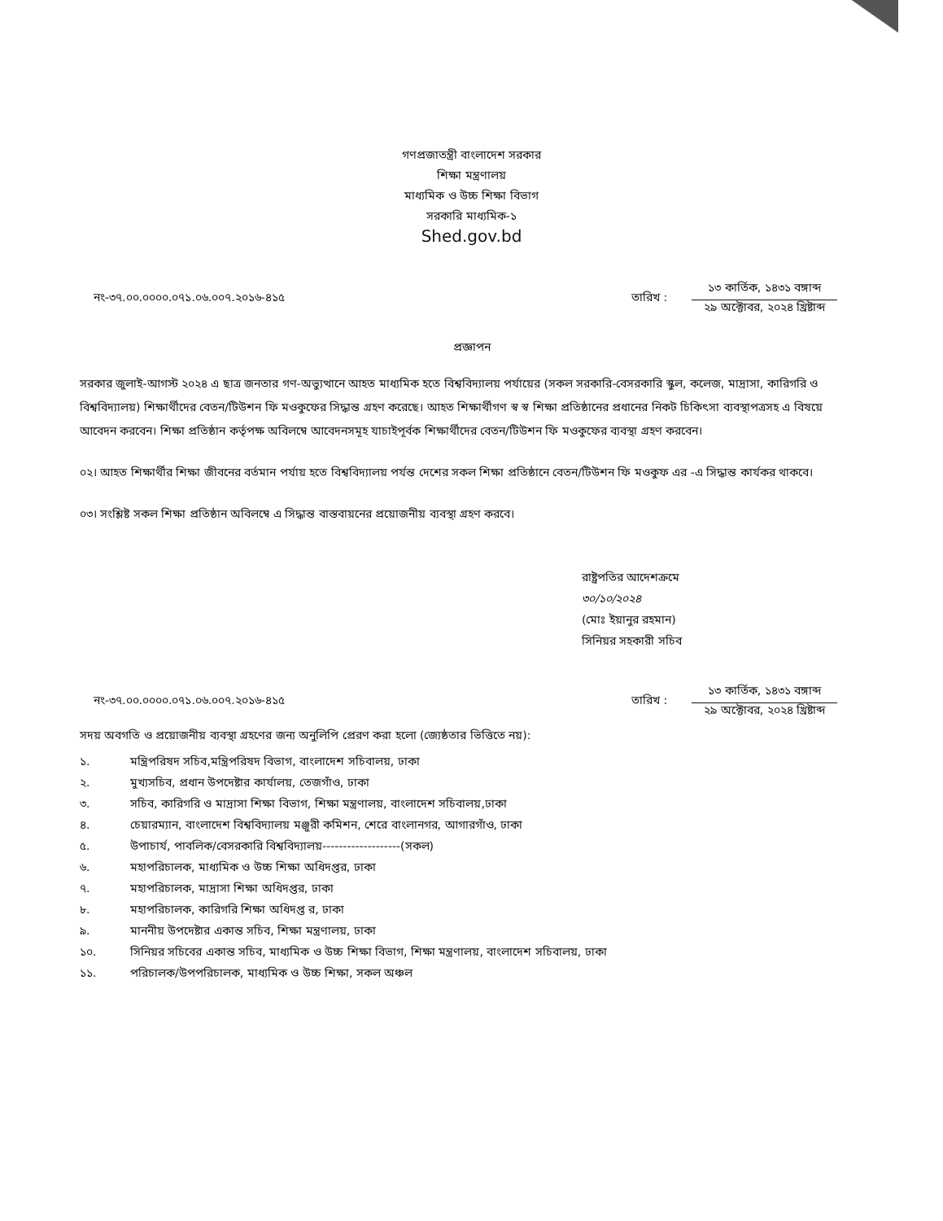গণপ্রজাতন্ত্রী বাংলাদেশ সরকার
শিক্ষা মন্ত্রণালয়
মাধ্যমিক ও উচ্চ শিক্ষা বিভাগ
সরকারি মাধ্যমিক-১
Shed.gov.bd
নং-৩৭.০০.০০০০.০৭১.০৬.০০৭.২০১৬-৪১৫
তারিখ :
১৩ কার্তিক, ১৪৩১ বঙ্গাব্দ
২৯ অক্টোবর, ২০২৪ খ্রিষ্টাব্দ
প্রজ্ঞাপন
সরকার জুলাই-আগস্ট ২০২৪ এ ছাত্র জনতার গণ-অভ্যুত্থানে আহত মাধ্যমিক হতে বিশ্ববিদ্যালয় পর্যায়ের (সকল সরকারি-বেসরকারি স্কুল, কলেজ, মাদ্রাসা, কারিগরি ও বিশ্ববিদ্যালয়) শিক্ষার্থীদের বেতন/টিউশন ফি মওকুফের সিদ্ধান্ত গ্রহণ করেছে। আহত শিক্ষার্থীগণ স্ব স্ব শিক্ষা প্রতিষ্ঠানের প্রধানের নিকট চিকিৎসা ব্যবস্থাপত্রসহ এ বিষয়ে আবেদন করবেন। শিক্ষা প্রতিষ্ঠান কর্তৃপক্ষ অবিলম্বে আবেদনসমূহ যাচাইপূর্বক শিক্ষার্থীদের বেতন/টিউশন ফি মওকুফের ব্যবস্থা গ্রহণ করবেন।
০২। আহত শিক্ষার্থীর শিক্ষা জীবনের বর্তমান পর্যায় হতে বিশ্ববিদ্যালয় পর্যন্ত দেশের সকল শিক্ষা প্রতিষ্ঠানে বেতন/টিউশন ফি মওকুফ এর -এ সিদ্ধান্ত কার্যকর থাকবে।
০৩। সংশ্লিষ্ট সকল শিক্ষা প্রতিষ্ঠান অবিলম্বে এ সিদ্ধান্ত বাস্তবায়নের প্রয়োজনীয় ব্যবস্থা গ্রহণ করবে।
রাষ্ট্রপতির আদেশক্রমে
৩০/১০/২০২৪
(মোঃ ইয়ানুর রহমান)
সিনিয়র সহকারী সচিব
নং-৩৭.০০.০০০০.০৭১.০৬.০০৭.২০১৬-৪১৫
তারিখ :
১৩ কার্তিক, ১৪৩১ বঙ্গাব্দ
২৯ অক্টোবর, ২০২৪ খ্রিষ্টাব্দ
সদয় অবগতি ও প্রয়োজনীয় ব্যবস্থা গ্রহণের জন্য অনুলিপি প্রেরণ করা হলো (জ্যেষ্ঠতার ভিত্তিতে নয়):
১. মন্ত্রিপরিষদ সচিব,মন্ত্রিপরিষদ বিভাগ, বাংলাদেশ সচিবালয়, ঢাকা
২. মুখ্যসচিব, প্রধান উপদেষ্টার কার্যালয়, তেজগাঁও, ঢাকা
৩. সচিব, কারিগরি ও মাদ্রাসা শিক্ষা বিভাগ, শিক্ষা মন্ত্রণালয়, বাংলাদেশ সচিবালয়,ঢাকা
৪. চেয়ারম্যান, বাংলাদেশ বিশ্ববিদ্যালয় মঞ্জুরী কমিশন, শেরে বাংলানগর, আগারগাঁও, ঢাকা
৫. উপাচার্য, পাবলিক/বেসরকারি বিশ্ববিদ্যালয়-------------------(সকল)
৬. মহাপরিচালক, মাধ্যমিক ও উচ্চ শিক্ষা অধিদপ্তর, ঢাকা
৭. মহাপরিচালক, মাদ্রাসা শিক্ষা অধিদপ্তর, ঢাকা
৮. মহাপরিচালক, কারিগরি শিক্ষা অধিদপ্ত র, ঢাকা
৯. মাননীয় উপদেষ্টার একান্ত সচিব, শিক্ষা মন্ত্রণালয়, ঢাকা
১০. সিনিয়র সচিবের একান্ত সচিব, মাধ্যমিক ও উচ্চ শিক্ষা বিভাগ, শিক্ষা মন্ত্রণালয়, বাংলাদেশ সচিবালয়, ঢাকা
১১. পরিচালক/উপপরিচালক, মাধ্যমিক ও উচ্চ শিক্ষা, সকল অঞ্চল